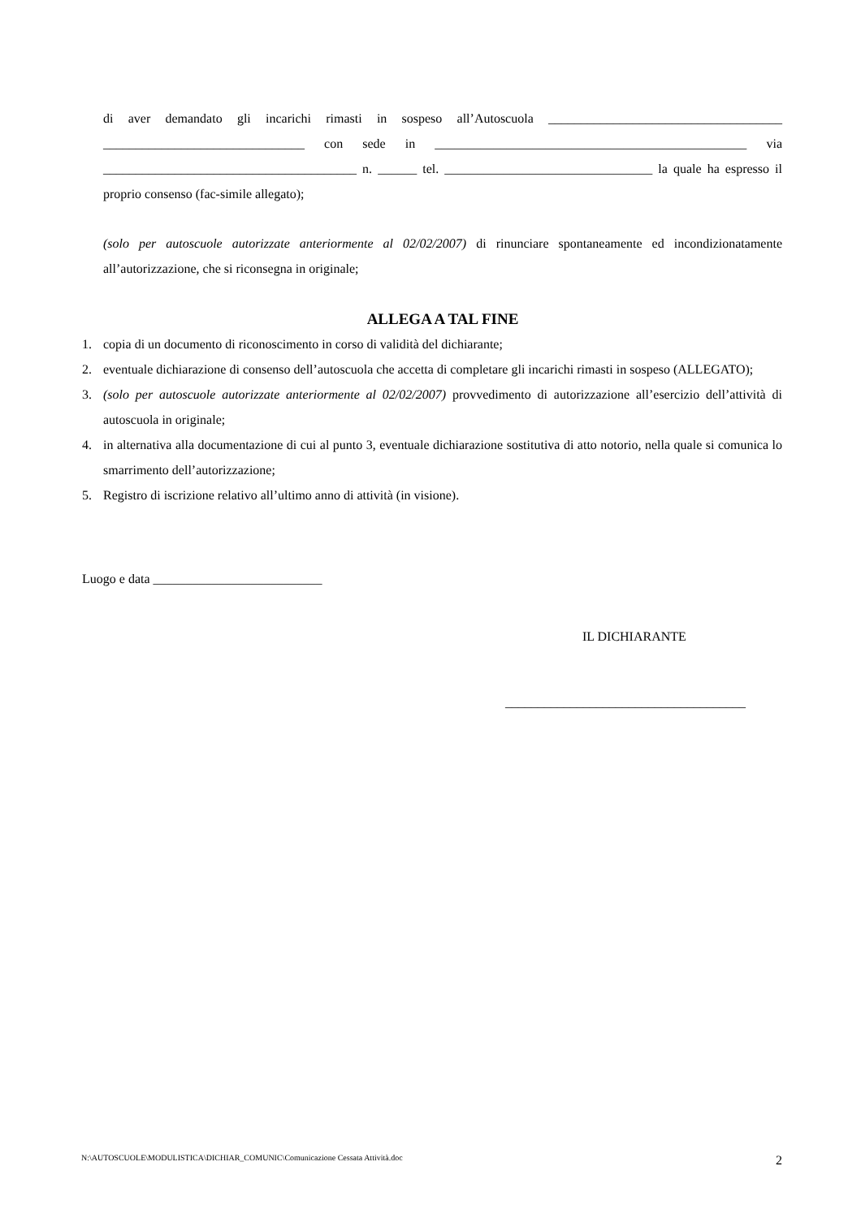di aver demandato gli incarichi rimasti in sospeso all’Autoscuola ____________________________________ _______________________________ con sede in ________________________________________________ via _______________________________________ n. ______ tel. ________________________________ la quale ha espresso il proprio consenso (fac-simile allegato);
(solo per autoscuole autorizzate anteriormente al 02/02/2007) di rinunciare spontaneamente ed incondizionatamente all’autorizzazione, che si riconsegna in originale;
ALLEGA A TAL FINE
1. copia di un documento di riconoscimento in corso di validità del dichiarante;
2. eventuale dichiarazione di consenso dell’autoscuola che accetta di completare gli incarichi rimasti in sospeso (ALLEGATO);
3. (solo per autoscuole autorizzate anteriormente al 02/02/2007) provvedimento di autorizzazione all’esercizio dell’attività di autoscuola in originale;
4. in alternativa alla documentazione di cui al punto 3, eventuale dichiarazione sostitutiva di atto notorio, nella quale si comunica lo smarrimento dell’autorizzazione;
5. Registro di iscrizione relativo all’ultimo anno di attività (in visione).
Luogo e data __________________________
IL DICHIARANTE
_____________________________________
N:\AUTOSCUOLE\MODULISTICA\DICHIAR_COMUNIC\Comunicazione Cessata Attività.doc 2